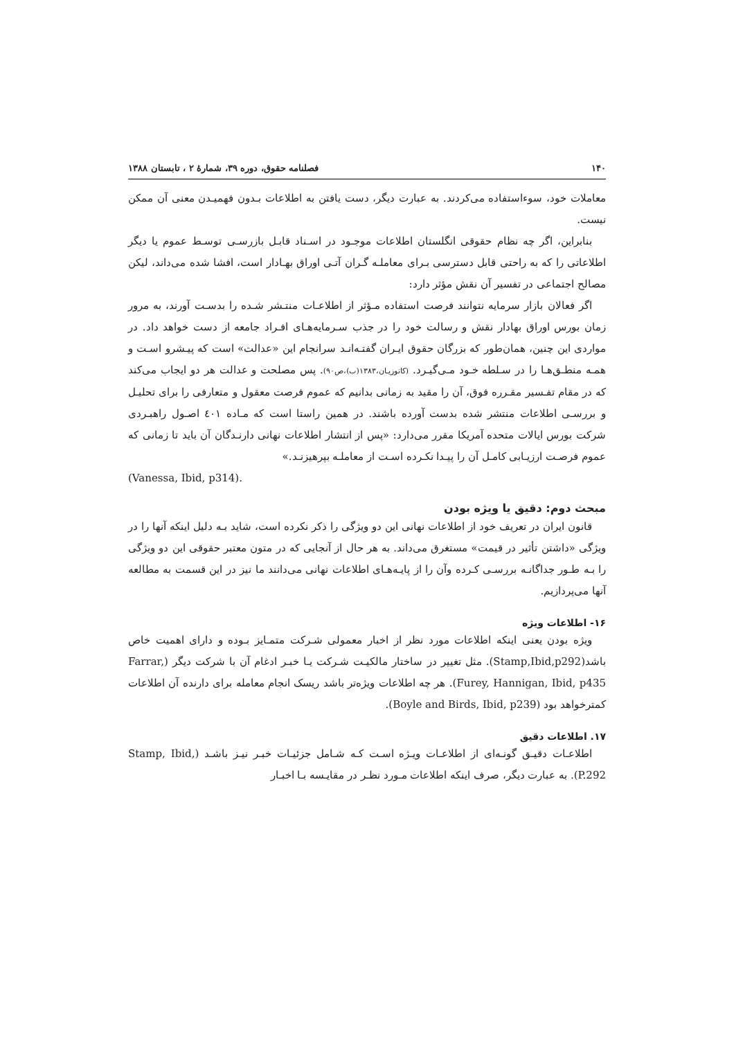۱۴۰ فصلنامه حقوق، دوره ۳۹، شمارهٔ ۲ ، تابستان ۱۳۸۸
معاملات خود، سوءاستفاده می‌کردند. به عبارت دیگر، دست یافتن به اطلاعات بـدون فهمیـدن معنی آن ممکن نیست.
بنابراین، اگر چه نظام حقوقی انگلستان اطلاعات موجـود در اسـناد قابـل بازرسـی توسـط عموم یا دیگر اطلاعاتی را که به راحتی قابل دسترسی بـرای معاملـه گـران آتـی اوراق بهـادار است، افشا شده می‌داند، لیکن مصالح اجتماعی در تفسیر آن نقش مؤثر دارد:
اگر فعالان بازار سرمایه نتوانند فرصت استفاده مـؤثر از اطلاعـات منتـشر شـده را بدسـت آورند، به مرور زمان بورس اوراق بهادار نقش و رسالت خود را در جذب سـرمایه‌هـای افـراد جامعه از دست خواهد داد. در مواردی این چنین، همان‌طور که بزرگان حقوق ایـران گفتـه‌انـد سرانجام این «عدالت» است که پیـشرو اسـت و همـه منطـق‌هـا را در سـلطه خـود مـی‌گیـرد. (کاتوزیـان،۱۳۸۳(ب)،ص۹۰). پس مصلحت و عدالت هر دو ایجاب می‌کند که در مقام تفـسیر مقـرره فوق، آن را مقید به زمانی بدانیم که عموم فرصت معقول و متعارفی را برای تحلیـل و بررسـی اطلاعات منتشر شده بدست آورده باشند. در همین راستا است که مـاده ٤٠١ اصـول راهبـردی شرکت بورس ایالات متحده آمریکا مقرر می‌دارد: «پس از انتشار اطلاعات نهانی دارنـدگان آن باید تا زمانی که عموم فرصـت ارزیـابی کامـل آن را پیـدا نکـرده اسـت از معاملـه بپرهیزنـد.»
(Vanessa, Ibid, p314).
مبحث دوم: دقیق یا ویژه بودن
قانون ایران در تعریف خود از اطلاعات نهانی این دو ویژگی را ذکر نکرده است، شاید بـه دلیل اینکه آنها را در ویژگی «داشتن تأثیر در قیمت» مستغرق می‌داند. به هر حال از آنجایی که در متون معتبر حقوقی این دو ویژگی را بـه طـور جداگانـه بررسـی کـرده وآن را از پایـه‌هـای اطلاعات نهانی می‌دانند ما نیز در این قسمت به مطالعه آنها می‌پردازیم.
۱۶- اطلاعات ویژه
ویژه بودن یعنی اینکه اطلاعات مورد نظر از اخبار معمولی شـرکت متمـایز بـوده و دارای اهمیت خاص باشد(Stamp,Ibid,p292). مثل تغییر در ساختار مالکیـت شـرکت یـا خبـر ادغام آن با شرکت دیگر (Farrar, Furey, Hannigan, Ibid, p435). هر چه اطلاعات ویژه‌تر باشد ریسک انجام معامله برای دارنده آن اطلاعات کمترخواهد بود (Boyle and Birds, Ibid, p239).
۱۷. اطلاعات دقیق
اطلاعـات دقیـق گونـه‌ای از اطلاعـات ویـژه اسـت کـه شـامل جزئیـات خبـر نیـز باشـد (Stamp, Ibid, P.292). به عبارت دیگر، صرف اینکه اطلاعات مـورد نظـر در مقایـسه بـا اخبـار